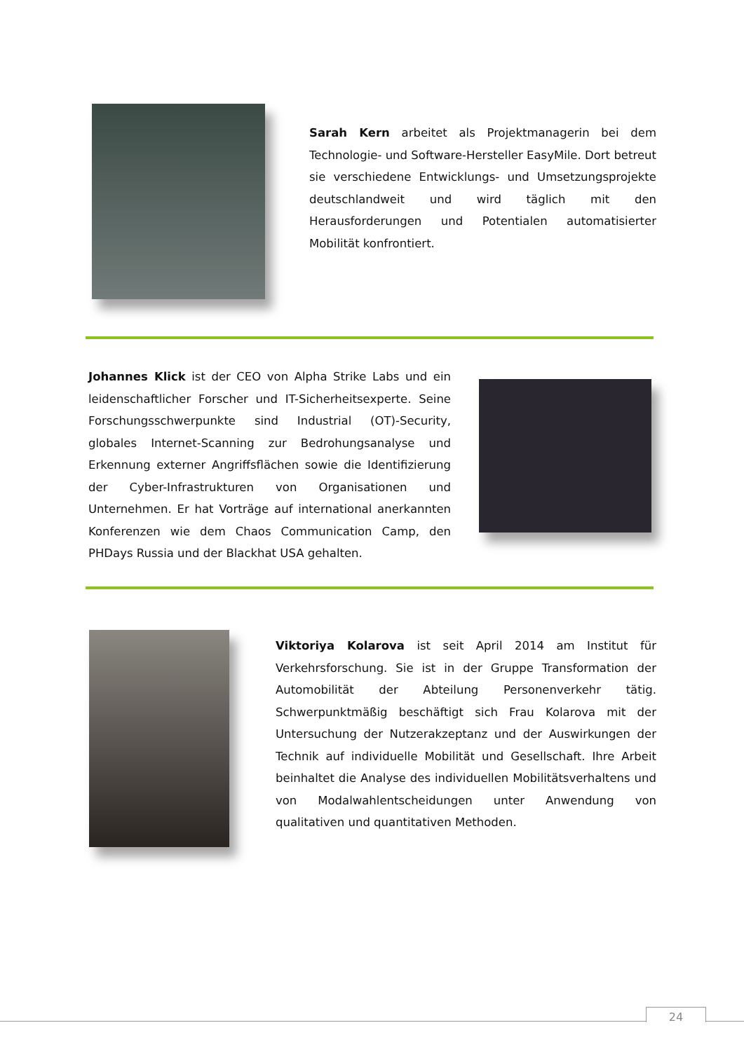Sarah Kern arbeitet als Projektmanagerin bei dem Technologie- und Software-Hersteller EasyMile. Dort betreut sie verschiedene Entwicklungs- und Umsetzungsprojekte deutschlandweit und wird täglich mit den Herausforderungen und Potentialen automatisierter Mobilität konfrontiert.
Johannes Klick ist der CEO von Alpha Strike Labs und ein leidenschaftlicher Forscher und IT-Sicherheitsexperte. Seine Forschungsschwerpunkte sind Industrial (OT)-Security, globales Internet-Scanning zur Bedrohungsanalyse und Erkennung externer Angriffsflächen sowie die Identifizierung der Cyber-Infrastrukturen von Organisationen und Unternehmen. Er hat Vorträge auf international anerkannten Konferenzen wie dem Chaos Communication Camp, den PHDays Russia und der Blackhat USA gehalten.
Viktoriya Kolarova ist seit April 2014 am Institut für Verkehrsforschung. Sie ist in der Gruppe Transformation der Automobilität der Abteilung Personenverkehr tätig. Schwerpunktmäßig beschäftigt sich Frau Kolarova mit der Untersuchung der Nutzerakzeptanz und der Auswirkungen der Technik auf individuelle Mobilität und Gesellschaft. Ihre Arbeit beinhaltet die Analyse des individuellen Mobilitätsverhaltens und von Modalwahlentscheidungen unter Anwendung von qualitativen und quantitativen Methoden.
24